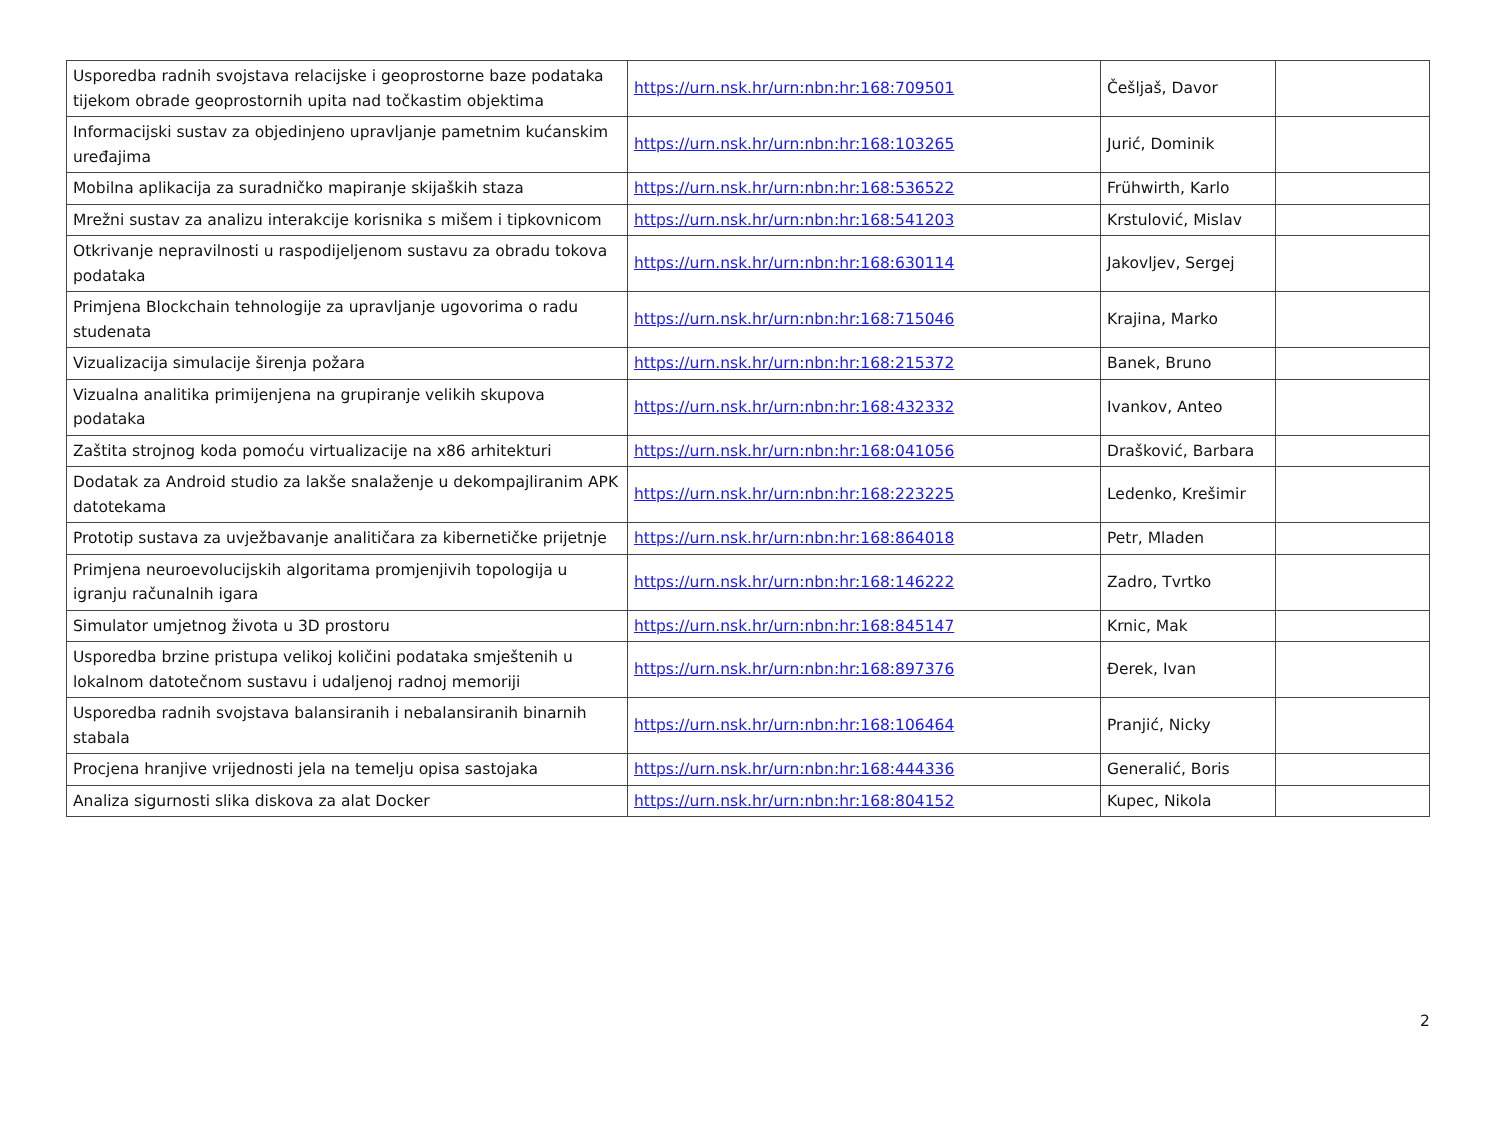| Usporedba radnih svojstava relacijske i geoprostorne baze podataka tijekom obrade geoprostornih upita nad točkastim objektima | https://urn.nsk.hr/urn:nbn:hr:168:709501 | Češljaš, Davor | |
| Informacijski sustav za objedinjeno upravljanje pametnim kućanskim uređajima | https://urn.nsk.hr/urn:nbn:hr:168:103265 | Jurić, Dominik | |
| Mobilna aplikacija za suradničko mapiranje skijaških staza | https://urn.nsk.hr/urn:nbn:hr:168:536522 | Frühwirth, Karlo | |
| Mrežni sustav za analizu interakcije korisnika s mišem i tipkovnicom | https://urn.nsk.hr/urn:nbn:hr:168:541203 | Krstulović, Mislav | |
| Otkrivanje nepravilnosti u raspodijeljenom sustavu za obradu tokova podataka | https://urn.nsk.hr/urn:nbn:hr:168:630114 | Jakovljev, Sergej | |
| Primjena Blockchain tehnologije za upravljanje ugovorima o radu studenata | https://urn.nsk.hr/urn:nbn:hr:168:715046 | Krajina, Marko | |
| Vizualizacija simulacije širenja požara | https://urn.nsk.hr/urn:nbn:hr:168:215372 | Banek, Bruno | |
| Vizualna analitika primijenjena na grupiranje velikih skupova podataka | https://urn.nsk.hr/urn:nbn:hr:168:432332 | Ivankov, Anteo | |
| Zaštita strojnog koda pomoću virtualizacije na x86 arhitekturi | https://urn.nsk.hr/urn:nbn:hr:168:041056 | Drašković, Barbara | |
| Dodatak za Android studio za lakše snalaženje u dekompajliranim APK datotekama | https://urn.nsk.hr/urn:nbn:hr:168:223225 | Ledenko, Krešimir | |
| Prototip sustava za uvježbavanje analitičara za kibernetičke prijetnje | https://urn.nsk.hr/urn:nbn:hr:168:864018 | Petr, Mladen | |
| Primjena neuroevolucijskih algoritama promjenjivih topologija u igranju računalnih igara | https://urn.nsk.hr/urn:nbn:hr:168:146222 | Zadro, Tvrtko | |
| Simulator umjetnog života u 3D prostoru | https://urn.nsk.hr/urn:nbn:hr:168:845147 | Krnic, Mak | |
| Usporedba brzine pristupa velikoj količini podataka smještenih u lokalnom datotečnom sustavu i udaljenoj radnoj memoriji | https://urn.nsk.hr/urn:nbn:hr:168:897376 | Đerek, Ivan | |
| Usporedba radnih svojstava balansiranih i nebalansiranih binarnih stabala | https://urn.nsk.hr/urn:nbn:hr:168:106464 | Pranjić, Nicky | |
| Procjena hranjive vrijednosti jela na temelju opisa sastojaka | https://urn.nsk.hr/urn:nbn:hr:168:444336 | Generalić, Boris | |
| Analiza sigurnosti slika diskova za alat Docker | https://urn.nsk.hr/urn:nbn:hr:168:804152 | Kupec, Nikola | |
2